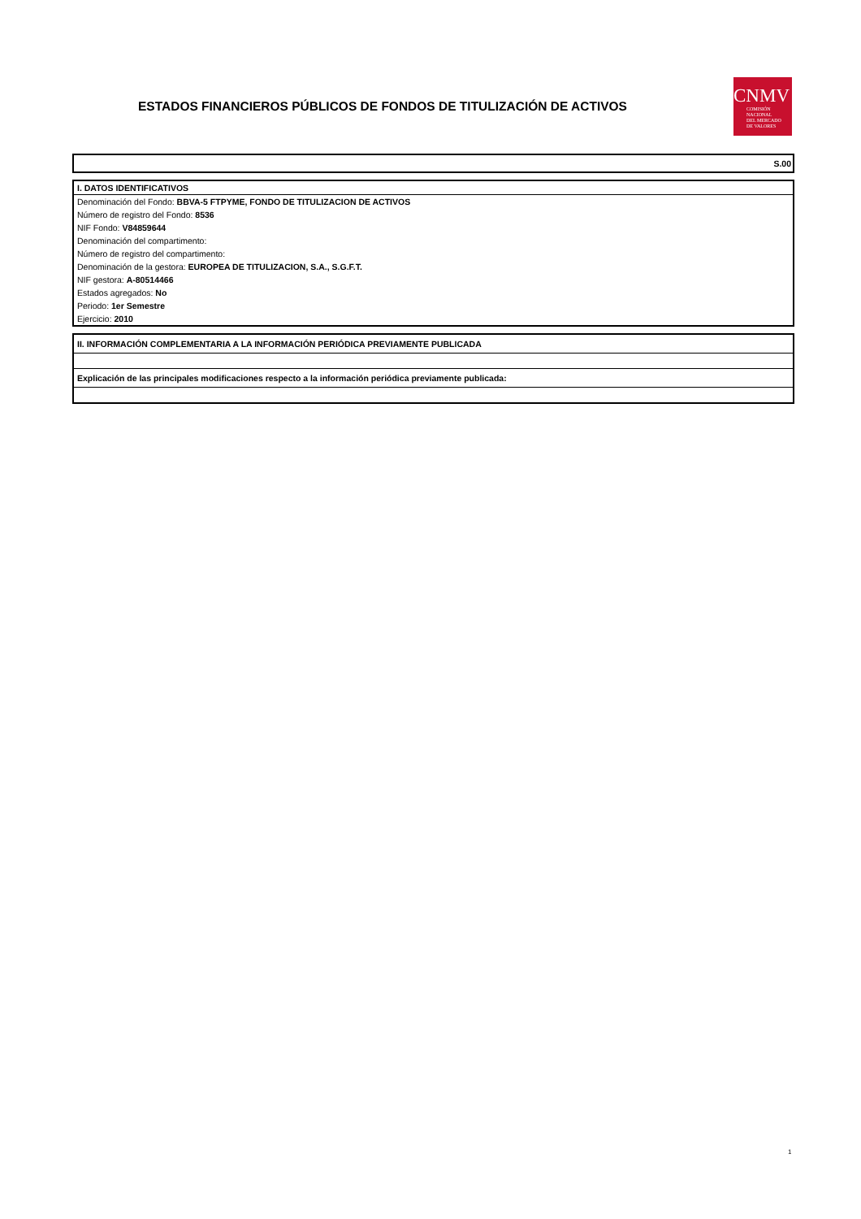ESTADOS FINANCIEROS PÚBLICOS DE FONDOS DE TITULIZACIÓN DE ACTIVOS
CNMV
COMISIÓN
NACIONAL
DEL MERCADO
DE VALORES
S.00
I. DATOS IDENTIFICATIVOS
Denominación del Fondo: BBVA-5 FTPYME, FONDO DE TITULIZACION DE ACTIVOS
Número de registro del Fondo: 8536
NIF Fondo: V84859644
Denominación del compartimento:
Número de registro del compartimento:
Denominación de la gestora: EUROPEA DE TITULIZACION, S.A., S.G.F.T.
NIF gestora: A-80514466
Estados agregados: No
Periodo: 1er Semestre
Ejercicio: 2010
II. INFORMACIÓN COMPLEMENTARIA A LA INFORMACIÓN PERIÓDICA PREVIAMENTE PUBLICADA
Explicación de las principales modificaciones respecto a la información periódica previamente publicada:
1